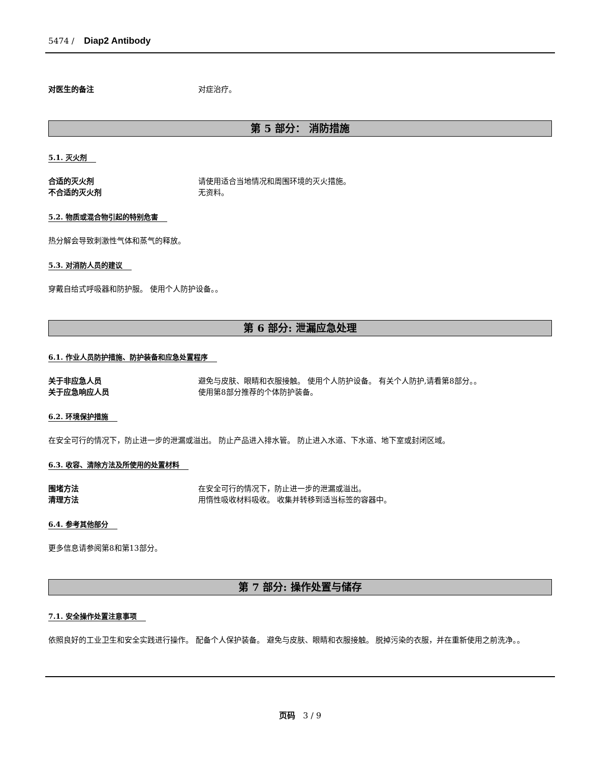5474 / Diap2 Antibody
对医生的备注 对症治疗。
第 5 部分： 消防措施
5.1. 灭火剂
合适的灭火剂 请使用适合当地情况和周围环境的灭火措施。
不合适的灭火剂 无资料。
5.2. 物质或混合物引起的特别危害
热分解会导致刺激性气体和蒸气的释放。
5.3. 对消防人员的建议
穿戴自给式呼吸器和防护服。 使用个人防护设备。。
第 6 部分: 泄漏应急处理
6.1. 作业人员防护措施、防护装备和应急处置程序
关于非应急人员 避免与皮肤、眼睛和衣服接触。 使用个人防护设备。 有关个人防护,请看第8部分。。
关于应急响应人员 使用第8部分推荐的个体防护装备。
6.2. 环境保护措施
在安全可行的情况下，防止进一步的泄漏或溢出。 防止产品进入排水管。 防止进入水道、下水道、地下室或封闭区域。
6.3. 收容、清除方法及所使用的处置材料
围堵方法 在安全可行的情况下，防止进一步的泄漏或溢出。
清理方法 用惰性吸收材料吸收。 收集并转移到适当标签的容器中。
6.4. 参考其他部分
更多信息请参阅第8和第13部分。
第 7 部分: 操作处置与储存
7.1. 安全操作处置注意事项
依照良好的工业卫生和安全实践进行操作。 配备个人保护装备。 避免与皮肤、眼睛和衣服接触。 脱掉污染的衣服，并在重新使用之前洗净。。
页码 3 / 9